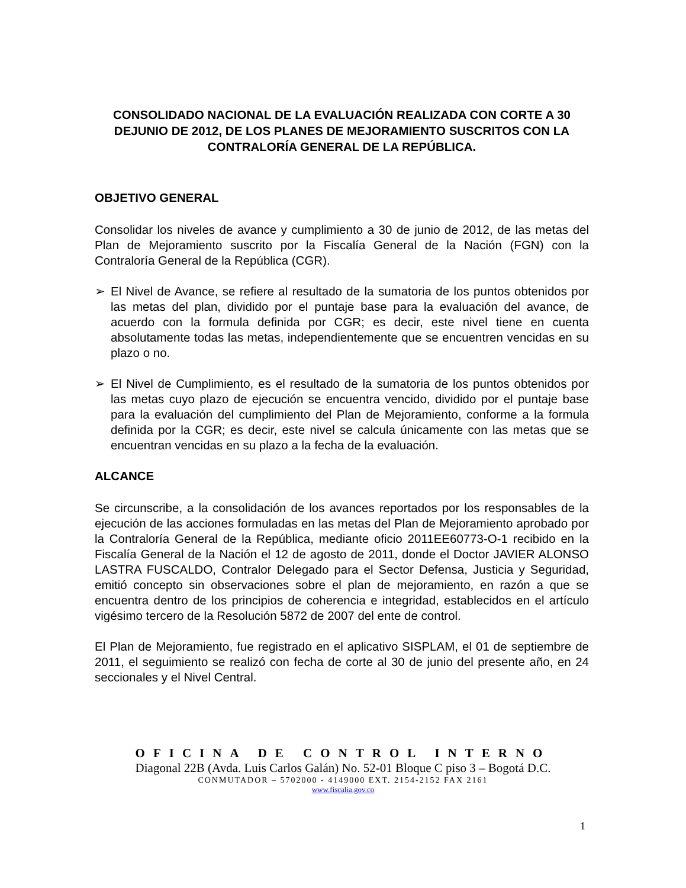CONSOLIDADO NACIONAL DE LA EVALUACIÓN REALIZADA CON CORTE A 30 DEJUNIO DE 2012, DE LOS PLANES DE MEJORAMIENTO SUSCRITOS CON LA CONTRALORÍA GENERAL DE LA REPÚBLICA.
OBJETIVO GENERAL
Consolidar los niveles de avance y cumplimiento a 30 de junio de 2012, de las metas del Plan de Mejoramiento suscrito por la Fiscalía General de la Nación (FGN) con la Contraloría General de la República (CGR).
➢ El Nivel de Avance, se refiere al resultado de la sumatoria de los puntos obtenidos por las metas del plan, dividido por el puntaje base para la evaluación del avance, de acuerdo con la formula definida por CGR; es decir, este nivel tiene en cuenta absolutamente todas las metas, independientemente que se encuentren vencidas en su plazo o no.
➢ El Nivel de Cumplimiento, es el resultado de la sumatoria de los puntos obtenidos por las metas cuyo plazo de ejecución se encuentra vencido, dividido por el puntaje base para la evaluación del cumplimiento del Plan de Mejoramiento, conforme a la formula definida por la CGR; es decir, este nivel se calcula únicamente con las metas que se encuentran vencidas en su plazo a la fecha de la evaluación.
ALCANCE
Se circunscribe, a la consolidación de los avances reportados por los responsables de la ejecución de las acciones formuladas en las metas del Plan de Mejoramiento aprobado por la Contraloría General de la República, mediante oficio 2011EE60773-O-1 recibido en la Fiscalía General de la Nación el 12 de agosto de 2011, donde el Doctor JAVIER ALONSO LASTRA FUSCALDO, Contralor Delegado para el Sector Defensa, Justicia y Seguridad, emitió concepto sin observaciones sobre el plan de mejoramiento, en razón a que se encuentra dentro de los principios de coherencia e integridad, establecidos en el artículo vigésimo tercero de la Resolución 5872 de 2007 del ente de control.
El Plan de Mejoramiento, fue registrado en el aplicativo SISPLAM, el 01 de septiembre de 2011, el seguimiento se realizó con fecha de corte al 30 de junio del presente año, en 24 seccionales y el Nivel Central.
OFICINA DE CONTROL INTERNO
Diagonal 22B (Avda. Luis Carlos Galán) No. 52-01 Bloque C piso 3 – Bogotá D.C.
CONMUTADOR – 5702000 - 4149000 EXT. 2154-2152 FAX 2161
www.fiscalia.gov.co
1